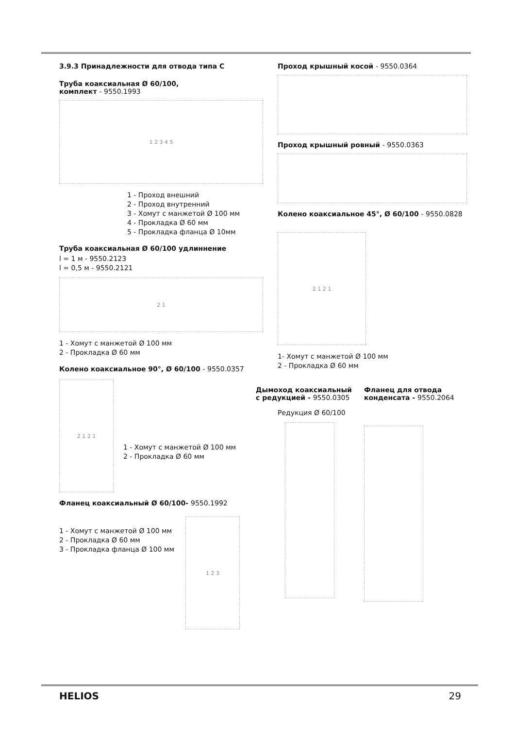3.9.3 Принадлежности для отвода типа С
Труба коаксиальная Ø 60/100,
комплект - 9550.1993
1 2 3 4 5
1 - Проход внешний
2 - Проход внутренний
3 - Хомут с манжетой Ø 100 мм
4 - Прокладка Ø 60 мм
5 - Прокладка фланца Ø 10мм
Труба коаксиальная Ø 60/100 удлиннение
l = 1 м - 9550.2123
l = 0,5 м - 9550.2121
2 1
1 - Хомут с манжетой Ø 100 мм
2 - Прокладка Ø 60 мм
Колено коаксиальное 90°, Ø 60/100 - 9550.0357
2 1 2 1
1 - Хомут с манжетой Ø 100 мм
2 - Прокладка Ø 60 мм
Фланец коаксиальный Ø 60/100- 9550.1992
1 - Хомут с манжетой Ø 100 мм
2 - Прокладка Ø 60 мм
3 - Прокладка фланца Ø 100 мм
1 2 3
Проход крышный косой - 9550.0364
Проход крышный ровный - 9550.0363
Колено коаксиальное 45°, Ø 60/100 - 9550.0828
2 1 2 1
1- Хомут с манжетой Ø 100 мм
2 - Прокладка Ø 60 мм
Дымоход коаксиальный
с редукцией - 9550.0305
Редукция Ø 60/100
Фланец для отвода
конденсата - 9550.2064
HELIOS 29